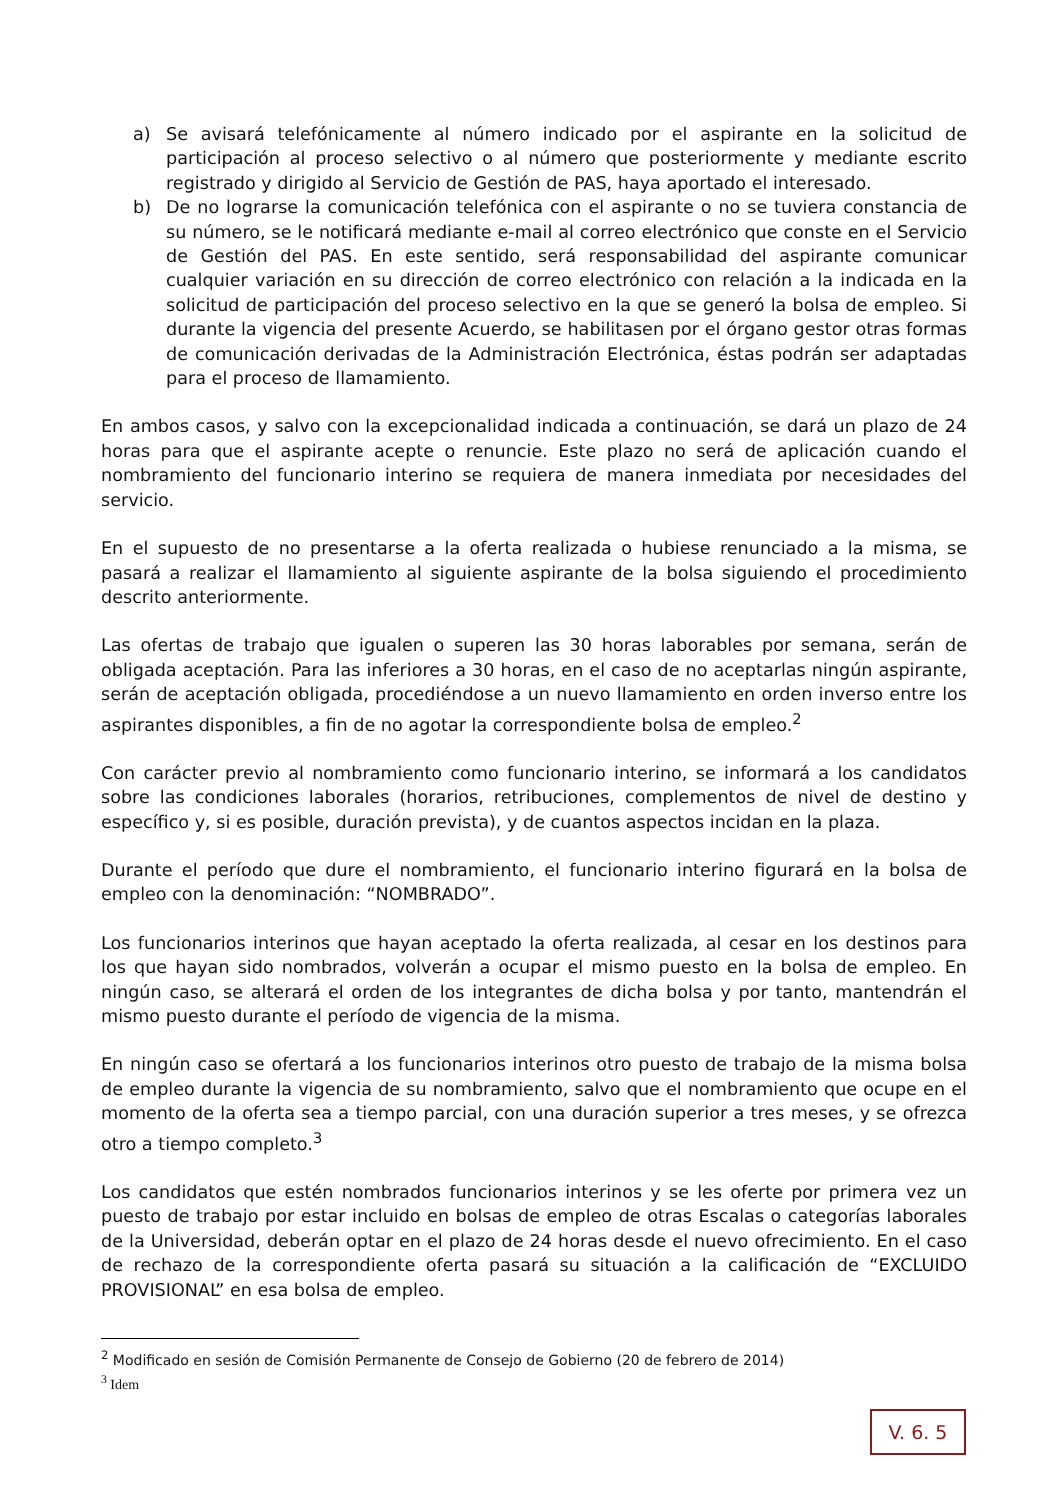a) Se avisará telefónicamente al número indicado por el aspirante en la solicitud de participación al proceso selectivo o al número que posteriormente y mediante escrito registrado y dirigido al Servicio de Gestión de PAS, haya aportado el interesado.
b) De no lograrse la comunicación telefónica con el aspirante o no se tuviera constancia de su número, se le notificará mediante e-mail al correo electrónico que conste en el Servicio de Gestión del PAS. En este sentido, será responsabilidad del aspirante comunicar cualquier variación en su dirección de correo electrónico con relación a la indicada en la solicitud de participación del proceso selectivo en la que se generó la bolsa de empleo. Si durante la vigencia del presente Acuerdo, se habilitasen por el órgano gestor otras formas de comunicación derivadas de la Administración Electrónica, éstas podrán ser adaptadas para el proceso de llamamiento.
En ambos casos, y salvo con la excepcionalidad indicada a continuación, se dará un plazo de 24 horas para que el aspirante acepte o renuncie. Este plazo no será de aplicación cuando el nombramiento del funcionario interino se requiera de manera inmediata por necesidades del servicio.
En el supuesto de no presentarse a la oferta realizada o hubiese renunciado a la misma, se pasará a realizar el llamamiento al siguiente aspirante de la bolsa siguiendo el procedimiento descrito anteriormente.
Las ofertas de trabajo que igualen o superen las 30 horas laborables por semana, serán de obligada aceptación. Para las inferiores a 30 horas, en el caso de no aceptarlas ningún aspirante, serán de aceptación obligada, procediéndose a un nuevo llamamiento en orden inverso entre los aspirantes disponibles, a fin de no agotar la correspondiente bolsa de empleo.<sup>2</sup>
Con carácter previo al nombramiento como funcionario interino, se informará a los candidatos sobre las condiciones laborales (horarios, retribuciones, complementos de nivel de destino y específico y, si es posible, duración prevista), y de cuantos aspectos incidan en la plaza.
Durante el período que dure el nombramiento, el funcionario interino figurará en la bolsa de empleo con la denominación: “NOMBRADO”.
Los funcionarios interinos que hayan aceptado la oferta realizada, al cesar en los destinos para los que hayan sido nombrados, volverán a ocupar el mismo puesto en la bolsa de empleo. En ningún caso, se alterará el orden de los integrantes de dicha bolsa y por tanto, mantendrán el mismo puesto durante el período de vigencia de la misma.
En ningún caso se ofertará a los funcionarios interinos otro puesto de trabajo de la misma bolsa de empleo durante la vigencia de su nombramiento, salvo que el nombramiento que ocupe en el momento de la oferta sea a tiempo parcial, con una duración superior a tres meses, y se ofrezca otro a tiempo completo.<sup>3</sup>
Los candidatos que estén nombrados funcionarios interinos y se les oferte por primera vez un puesto de trabajo por estar incluido en bolsas de empleo de otras Escalas o categorías laborales de la Universidad, deberán optar en el plazo de 24 horas desde el nuevo ofrecimiento. En el caso de rechazo de la correspondiente oferta pasará su situación a la calificación de “EXCLUIDO PROVISIONAL” en esa bolsa de empleo.
<sup>2</sup> Modificado en sesión de Comisión Permanente de Consejo de Gobierno (20 de febrero de 2014)
<sup>3</sup> Idem
V. 6. 5